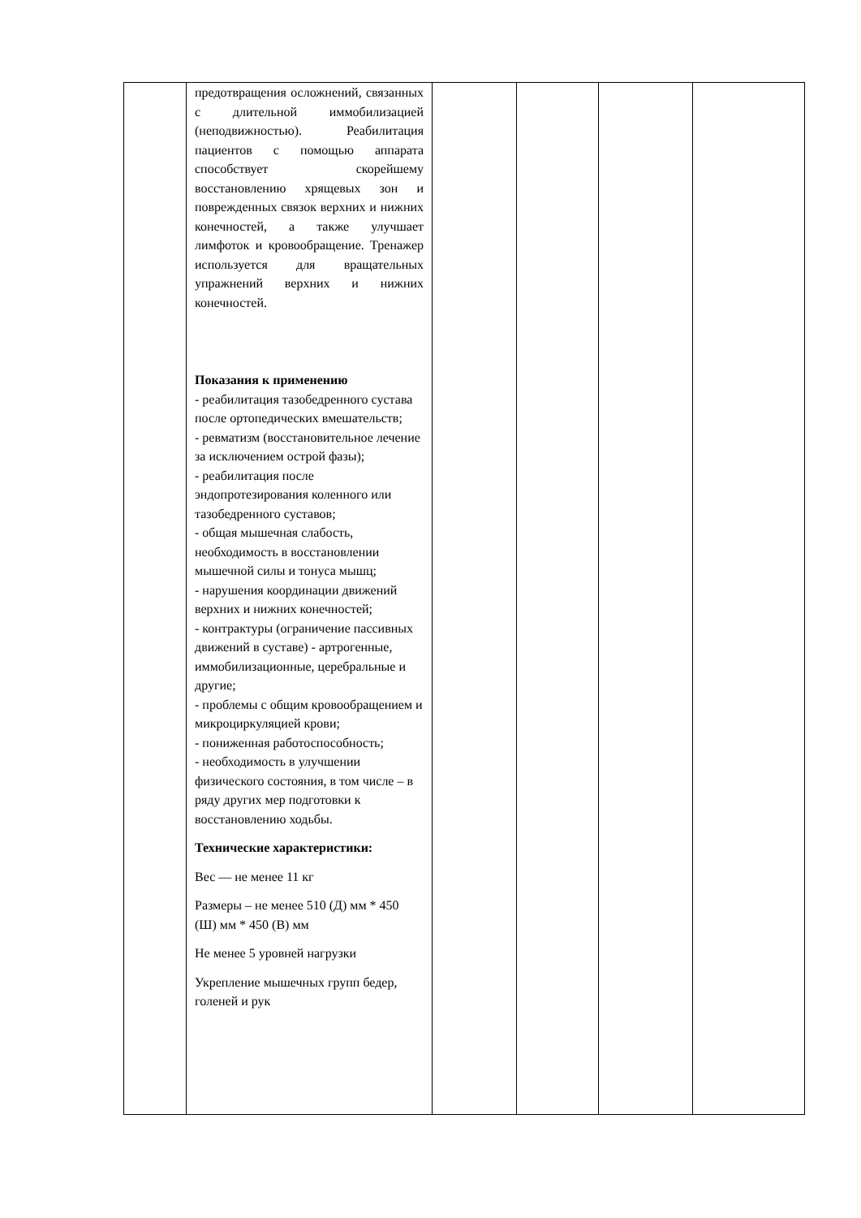| | предотвращения осложнений, связанных с длительной иммобилизацией (неподвижностью). Реабилитация пациентов с помощью аппарата способствует скорейшему восстановлению хрящевых зон и поврежденных связок верхних и нижних конечностей, а также улучшает лимфоток и кровообращение. Тренажер используется для вращательных упражнений верхних и нижних конечностей. Показания к применению - реабилитация тазобедренного сустава после ортопедических вмешательств; - ревматизм (восстановительное лечение за исключением острой фазы); - реабилитация после эндопротезирования коленного или тазобедренного суставов; - общая мышечная слабость, необходимость в восстановлении мышечной силы и тонуса мышц; - нарушения координации движений верхних и нижних конечностей; - контрактуры (ограничение пассивных движений в суставе) - артрогенные, иммобилизационные, церебральные и другие; - проблемы с общим кровообращением и микроциркуляцией крови; - пониженная работоспособность; - необходимость в улучшении физического состояния, в том числе – в ряду других мер подготовки к восстановлению ходьбы. Технические характеристики: Вес — не менее 11 кг Размеры – не менее 510 (Д) мм * 450 (Ш) мм * 450 (В) мм Не менее 5 уровней нагрузки Укрепление мышечных групп бедер, голеней и рук | | | | |